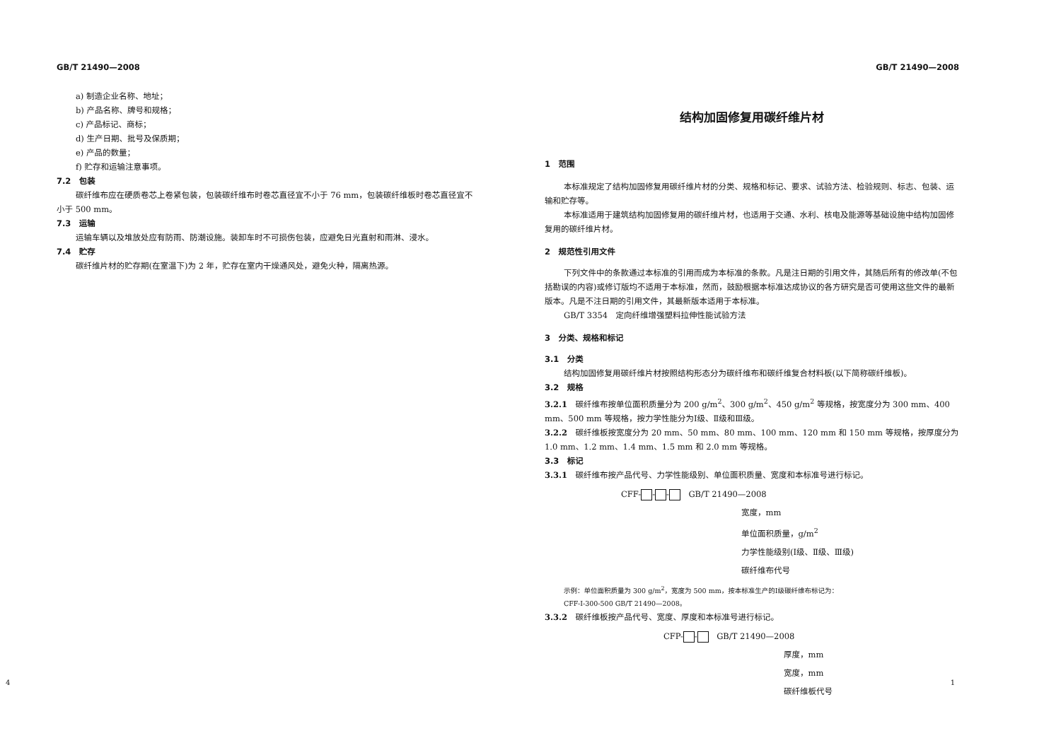GB/T 21490—2008
a) 制造企业名称、地址；
b) 产品名称、牌号和规格；
c) 产品标记、商标；
d) 生产日期、批号及保质期；
e) 产品的数量；
f) 贮存和运输注意事项。
7.2　包装
碳纤维布应在硬质卷芯上卷紧包装，包装碳纤维布时卷芯直径宜不小于 76 mm，包装碳纤维板时卷芯直径宜不小于 500 mm。
7.3　运输
运输车辆以及堆放处应有防雨、防潮设施。装卸车时不可损伤包装，应避免日光直射和雨淋、浸水。
7.4　贮存
碳纤维片材的贮存期(在室温下)为 2 年，贮存在室内干燥通风处，避免火种，隔离热源。
4
GB/T 21490—2008
结构加固修复用碳纤维片材
1　范围
本标准规定了结构加固修复用碳纤维片材的分类、规格和标记、要求、试验方法、检验规则、标志、包装、运输和贮存等。
本标准适用于建筑结构加固修复用的碳纤维片材，也适用于交通、水利、核电及能源等基础设施中结构加固修复用的碳纤维片材。
2　规范性引用文件
下列文件中的条款通过本标准的引用而成为本标准的条款。凡是注日期的引用文件，其随后所有的修改单(不包括勘误的内容)或修订版均不适用于本标准，然而，鼓励根据本标准达成协议的各方研究是否可使用这些文件的最新版本。凡是不注日期的引用文件，其最新版本适用于本标准。
GB/T 3354　定向纤维增强塑料拉伸性能试验方法
3　分类、规格和标记
3.1　分类
结构加固修复用碳纤维片材按照结构形态分为碳纤维布和碳纤维复合材料板(以下简称碳纤维板)。
3.2　规格
3.2.1　碳纤维布按单位面积质量分为 200 g/m<sup>2</sup>、300 g/m<sup>2</sup>、450 g/m<sup>2</sup> 等规格，按宽度分为 300 mm、400 mm、500 mm 等规格，按力学性能分为Ⅰ级、Ⅱ级和Ⅲ级。
3.2.2　碳纤维板按宽度分为 20 mm、50 mm、80 mm、100 mm、120 mm 和 150 mm 等规格，按厚度分为 1.0 mm、1.2 mm、1.4 mm、1.5 mm 和 2.0 mm 等规格。
3.3　标记
3.3.1　碳纤维布按产品代号、力学性能级别、单位面积质量、宽度和本标准号进行标记。
CFF- - -　GB/T 21490—2008
宽度，mm
单位面积质量，g/m<sup>2</sup>
力学性能级别(Ⅰ级、Ⅱ级、Ⅲ级)
碳纤维布代号
示例：单位面积质量为 300 g/m<sup>2</sup>，宽度为 500 mm，按本标准生产的Ⅰ级碳纤维布标记为：
CFF-Ⅰ-300-500 GB/T 21490—2008。
3.3.2　碳纤维板按产品代号、宽度、厚度和本标准号进行标记。
CFP- -　GB/T 21490—2008
厚度，mm
宽度，mm
碳纤维板代号
1